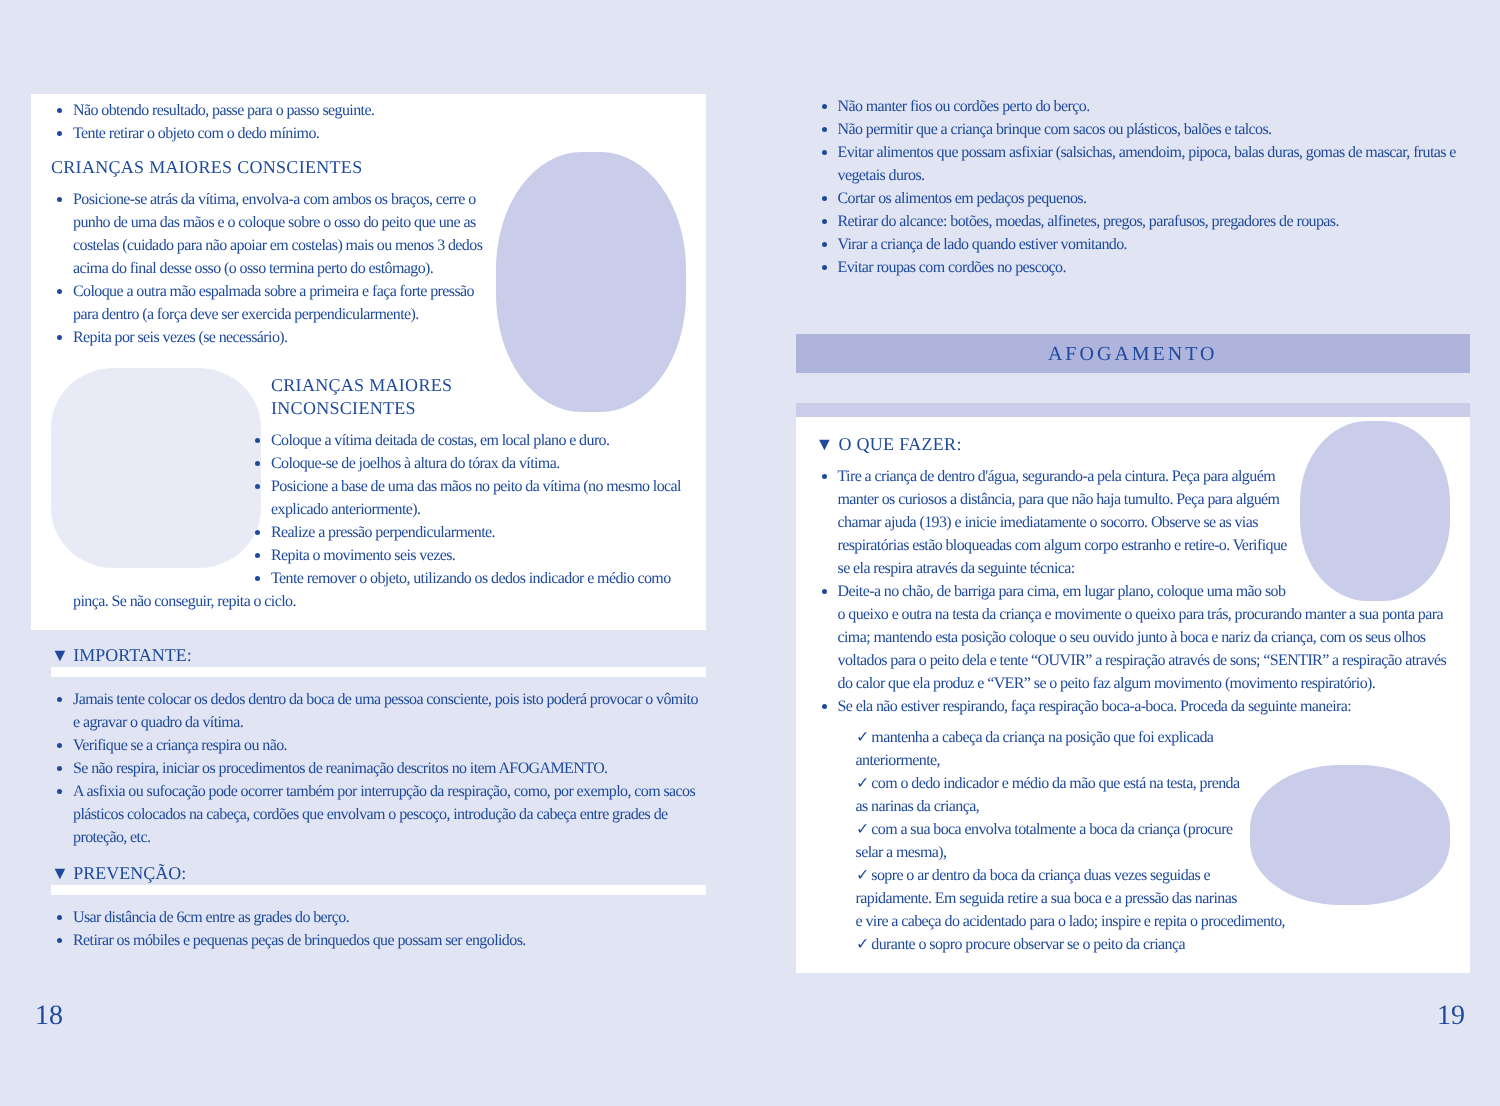Não obtendo resultado, passe para o passo seguinte.
Tente retirar o objeto com o dedo mínimo.
CRIANÇAS MAIORES CONSCIENTES
Posicione-se atrás da vítima, envolva-a com ambos os braços, cerre o punho de uma das mãos e o coloque sobre o osso do peito que une as costelas (cuidado para não apoiar em costelas) mais ou menos 3 dedos acima do final desse osso (o osso termina perto do estômago).
Coloque a outra mão espalmada sobre a primeira e faça forte pressão para dentro (a força deve ser exercida perpendicularmente).
Repita por seis vezes (se necessário).
CRIANÇAS MAIORES INCONSCIENTES
Coloque a vítima deitada de costas, em local plano e duro.
Coloque-se de joelhos à altura do tórax da vítima.
Posicione a base de uma das mãos no peito da vítima (no mesmo local explicado anteriormente).
Realize a pressão perpendicularmente.
Repita o movimento seis vezes.
Tente remover o objeto, utilizando os dedos indicador e médio como pinça. Se não conseguir, repita o ciclo.
▼ IMPORTANTE:
Jamais tente colocar os dedos dentro da boca de uma pessoa consciente, pois isto poderá provocar o vômito e agravar o quadro da vítima.
Verifique se a criança respira ou não.
Se não respira, iniciar os procedimentos de reanimação descritos no item AFOGAMENTO.
A asfixia ou sufocação pode ocorrer também por interrupção da respiração, como, por exemplo, com sacos plásticos colocados na cabeça, cordões que envolvam o pescoço, introdução da cabeça entre grades de proteção, etc.
▼ PREVENÇÃO:
Usar distância de 6cm entre as grades do berço.
Retirar os móbiles e pequenas peças de brinquedos que possam ser engolidos.
Não manter fios ou cordões perto do berço.
Não permitir que a criança brinque com sacos ou plásticos, balões e talcos.
Evitar alimentos que possam asfixiar (salsichas, amendoim, pipoca, balas duras, gomas de mascar, frutas e vegetais duros.
Cortar os alimentos em pedaços pequenos.
Retirar do alcance: botões, moedas, alfinetes, pregos, parafusos, pregadores de roupas.
Virar a criança de lado quando estiver vomitando.
Evitar roupas com cordões no pescoço.
AFOGAMENTO
▼ O QUE FAZER:
Tire a criança de dentro d'água, segurando-a pela cintura. Peça para alguém manter os curiosos a distância, para que não haja tumulto. Peça para alguém chamar ajuda (193) e inicie imediatamente o socorro. Observe se as vias respiratórias estão bloqueadas com algum corpo estranho e retire-o. Verifique se ela respira através da seguinte técnica:
Deite-a no chão, de barriga para cima, em lugar plano, coloque uma mão sob o queixo e outra na testa da criança e movimente o queixo para trás, procurando manter a sua ponta para cima; mantendo esta posição coloque o seu ouvido junto à boca e nariz da criança, com os seus olhos voltados para o peito dela e tente “OUVIR” a respiração através de sons; “SENTIR” a respiração através do calor que ela produz e “VER” se o peito faz algum movimento (movimento respiratório).
Se ela não estiver respirando, faça respiração boca-a-boca. Proceda da seguinte maneira:
✓ mantenha a cabeça da criança na posição que foi explicada anteriormente,
✓ com o dedo indicador e médio da mão que está na testa, prenda as narinas da criança,
✓ com a sua boca envolva totalmente a boca da criança (procure selar a mesma),
✓ sopre o ar dentro da boca da criança duas vezes seguidas e rapidamente. Em seguida retire a sua boca e a pressão das narinas e vire a cabeça do acidentado para o lado; inspire e repita o procedimento,
✓ durante o sopro procure observar se o peito da criança
18 19